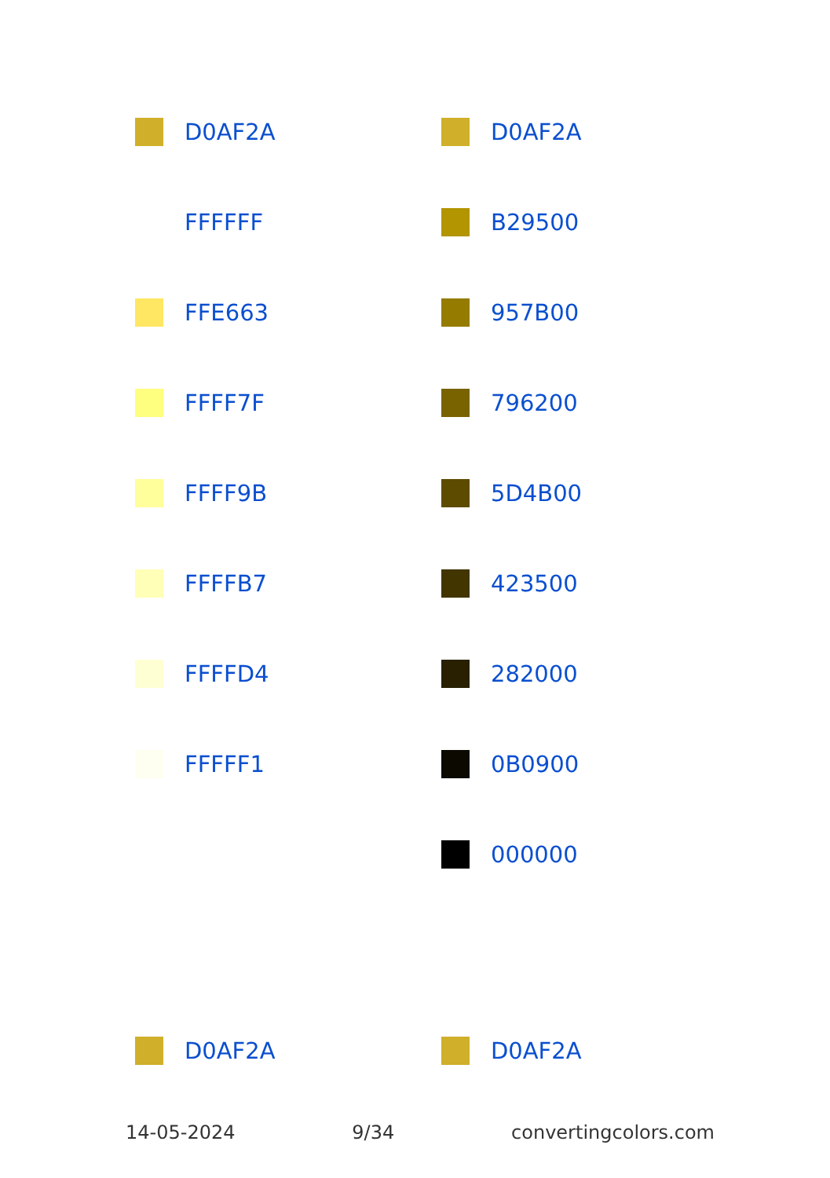D0AF2A
FFFFFF
FFE663
FFFF7F
FFFF9B
FFFFB7
FFFFD4
FFFFF1
D0AF2A
B29500
957B00
796200
5D4B00
423500
282000
0B0900
000000
D0AF2A D0AF2A
14-05-2024 9/34 convertingcolors.com